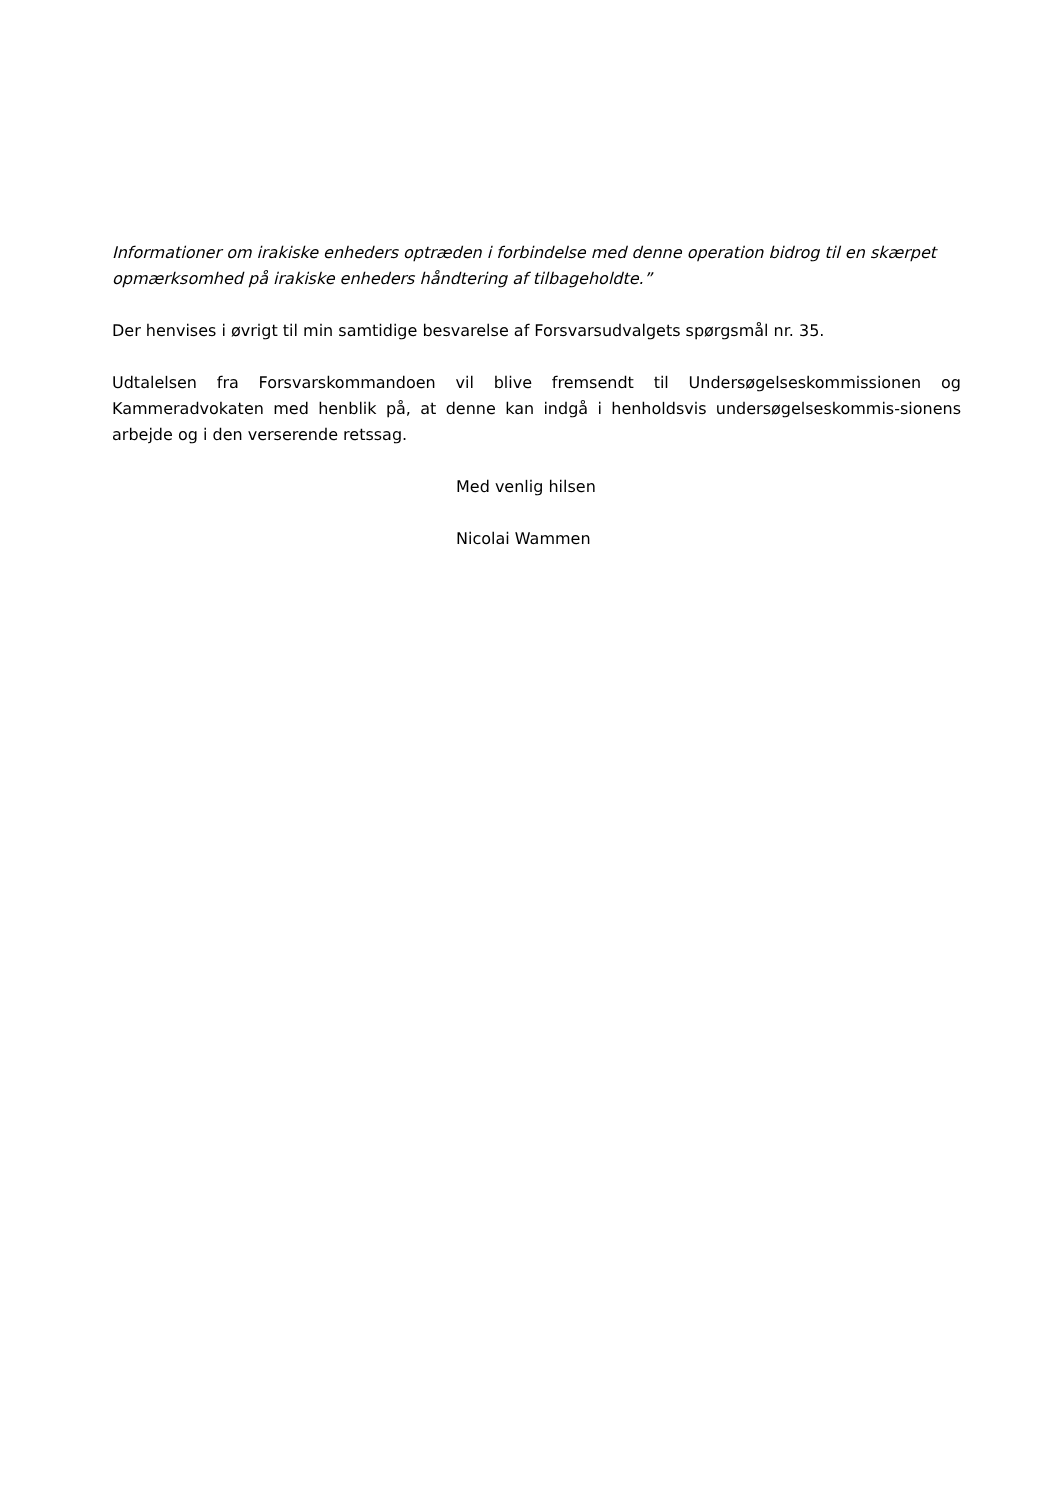Informationer om irakiske enheders optræden i forbindelse med denne operation bidrog til en skærpet opmærksomhed på irakiske enheders håndtering af tilbageholdte.”
Der henvises i øvrigt til min samtidige besvarelse af Forsvarsudvalgets spørgsmål nr. 35.
Udtalelsen fra Forsvarskommandoen vil blive fremsendt til Undersøgelseskommissionen og Kammeradvokaten med henblik på, at denne kan indgå i henholdsvis undersøgelseskommis-sionens arbejde og i den verserende retssag.
Med venlig hilsen
Nicolai Wammen